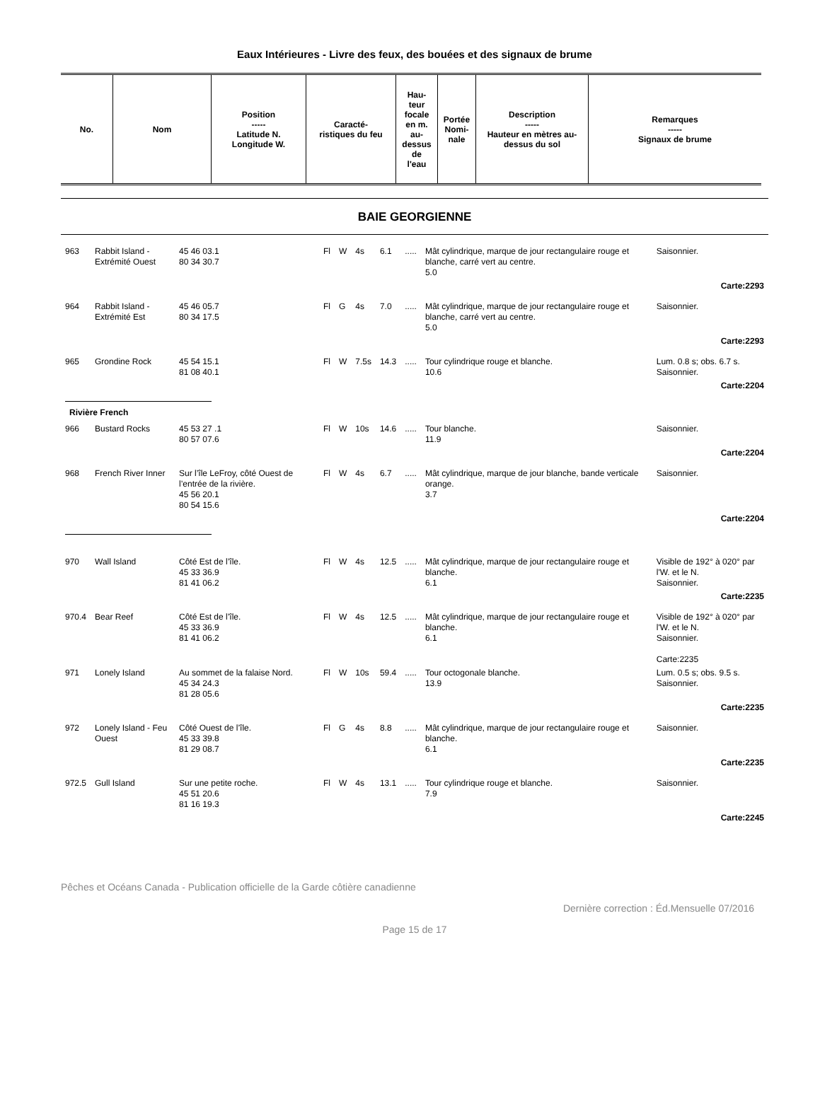Eaux Intérieures - Livre des feux, des bouées et des signaux de brume
| No. | Nom | Position ----- Latitude N. Longitude W. | Caracté- ristiques du feu | Hau- teur focale en m. au- dessus de l'eau | Portée Nomi- nale | Description ----- Hauteur en mètres au-dessus du sol | Remarques ----- Signaux de brume |
| --- | --- | --- | --- | --- | --- | --- | --- |
BAIE GEORGIENNE
| 963 | Rabbit Island - Extrémité Ouest | 45 46 03.1 80 34 30.7 | Fl | W | 4s | 6.1 | ..... | Mât cylindrique, marque de jour rectangulaire rouge et blanche, carré vert au centre. 5.0 | Saisonnier. |
| Carte:2293 | | | | | | | | | |
| 964 | Rabbit Island - Extrémité Est | 45 46 05.7 80 34 17.5 | Fl | G | 4s | 7.0 | ..... | Mât cylindrique, marque de jour rectangulaire rouge et blanche, carré vert au centre. 5.0 | Saisonnier. |
| Carte:2293 | | | | | | | | | |
| 965 | Grondine Rock | 45 54 15.1 81 08 40.1 | Fl | W | 7.5s | 14.3 | ..... | Tour cylindrique rouge et blanche. 10.6 | Lum. 0.8 s; obs. 6.7 s. Saisonnier. |
| Carte:2204 | | | | | | | | | |
| Rivière French | | | | | | | | | |
| 966 | Bustard Rocks | 45 53 27 .1 80 57 07.6 | Fl | W | 10s | 14.6 | ..... | Tour blanche. 11.9 | Saisonnier. |
| Carte:2204 | | | | | | | | | |
| 968 | French River Inner | Sur l’île LeFroy, côté Ouest de l’entrée de la rivière. 45 56 20.1 80 54 15.6 | Fl | W | 4s | 6.7 | ..... | Mât cylindrique, marque de jour blanche, bande verticale orange. 3.7 | Saisonnier. |
| Carte:2204 | | | | | | | | | |
| 970 | Wall Island | Côté Est de l’île. 45 33 36.9 81 41 06.2 | Fl | W | 4s | 12.5 | ..... | Mât cylindrique, marque de jour rectangulaire rouge et blanche. 6.1 | Visible de 192° à 020° par l'W. et le N. Saisonnier. |
| Carte:2235 | | | | | | | | | |
| 970.4 | Bear Reef | Côté Est de l’île. 45 33 36.9 81 41 06.2 | Fl | W | 4s | 12.5 | ..... | Mât cylindrique, marque de jour rectangulaire rouge et blanche. 6.1 | Visible de 192° à 020° par l'W. et le N. Saisonnier. Carte:2235 |
| 971 | Lonely Island | Au sommet de la falaise Nord. 45 34 24.3 81 28 05.6 | Fl | W | 10s | 59.4 | ..... | Tour octogonale blanche. 13.9 | Lum. 0.5 s; obs. 9.5 s. Saisonnier. |
| Carte:2235 | | | | | | | | | |
| 972 | Lonely Island - Feu Ouest | Côté Ouest de l’île. 45 33 39.8 81 29 08.7 | Fl | G | 4s | 8.8 | ..... | Mât cylindrique, marque de jour rectangulaire rouge et blanche. 6.1 | Saisonnier. |
| Carte:2235 | | | | | | | | | |
| 972.5 | Gull Island | Sur une petite roche. 45 51 20.6 81 16 19.3 | Fl | W | 4s | 13.1 | ..... | Tour cylindrique rouge et blanche. 7.9 | Saisonnier. |
| Carte:2245 | | | | | | | | | |
Pêches et Océans Canada - Publication officielle de la Garde côtière canadienne
Dernière correction : Éd.Mensuelle 07/2016
Page 15 de 17